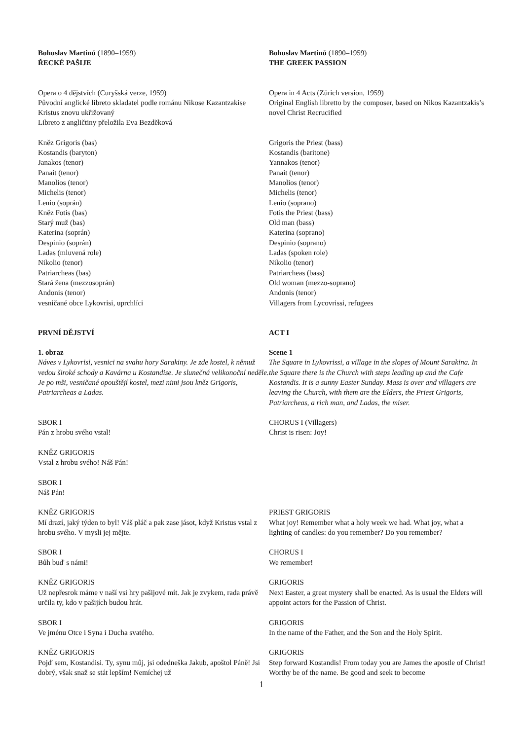Bohuslav Martinů (1890–1959)
ŘECKÉ PAŠIJE
Bohuslav Martinů (1890–1959)
THE GREEK PASSION
Opera o 4 dějstvích (Curyšská verze, 1959)
Původní anglické libreto skladatel podle románu Nikose Kazantzakise Kristus znovu ukřižovaný
Libreto z angličtiny přeložila Eva Bezděková
Opera in 4 Acts (Zürich version, 1959)
Original English libretto by the composer, based on Nikos Kazantzakis’s novel Christ Recrucified
Kněz Grigoris (bas)
Kostandis (baryton)
Janakos (tenor)
Panait (tenor)
Manolios (tenor)
Michelis (tenor)
Lenio (soprán)
Kněz Fotis (bas)
Starý muž (bas)
Katerina (soprán)
Despinio (soprán)
Ladas (mluvená role)
Nikolio (tenor)
Patriarcheas (bas)
Stará žena (mezzosoprán)
Andonis (tenor)
vesničané obce Lykovrisi, uprchlíci
Grigoris the Priest (bass)
Kostandis (baritone)
Yannakos (tenor)
Panait (tenor)
Manolios (tenor)
Michelis (tenor)
Lenio (soprano)
Fotis the Priest (bass)
Old man (bass)
Katerina (soprano)
Despinio (soprano)
Ladas (spoken role)
Nikolio (tenor)
Patriarcheas (bass)
Old woman (mezzo-soprano)
Andonis (tenor)
Villagers from Lycovrissi, refugees
PRVNÍ DĚJSTVÍ ACT I
1. obraz
Náves v Lykovrisi, vesnici na svahu hory Sarakiny. Je zde kostel, k němuž vedou široké schody a Kavárna u Kostandise. Je slunečná velikonoční neděle. Je po mši, vesničané opouštějí kostel, mezi nimi jsou kněz Grigoris, Patriarcheas a Ladas.
Scene 1
The Square in Lykovrissi, a village in the slopes of Mount Sarakina. In the Square there is the Church with steps leading up and the Cafe Kostandis. It is a sunny Easter Sunday. Mass is over and villagers are leaving the Church, with them are the Elders, the Priest Grigoris, Patriarcheas, a rich man, and Ladas, the miser.
SBOR I
Pán z hrobu svého vstal!
KNĚZ GRIGORIS
Vstal z hrobu svého! Náš Pán!
SBOR I
Náš Pán!
CHORUS I (Villagers)
Christ is risen: Joy!
KNĚZ GRIGORIS
Mí drazí, jaký týden to byl! Váš pláč a pak zase jásot, když Kristus vstal z hrobu svého. V mysli jej mějte.
SBOR I
Bůh buď s námi!
KNĚZ GRIGORIS
Už nepřesrok máme v naší vsi hry pašijové mít. Jak je zvykem, rada právě určila ty, kdo v pašijích budou hrát.
SBOR I
Ve jménu Otce i Syna i Ducha svatého.
KNĚZ GRIGORIS
Pojď sem, Kostandisi. Ty, synu můj, jsi odedneška Jakub, apoštol Páně! Jsi dobrý, však snaž se stát lepším! Nemíchej už
PRIEST GRIGORIS
What joy! Remember what a holy week we had. What joy, what a lighting of candles: do you remember? Do you remember?
CHORUS I
We remember!
GRIGORIS
Next Easter, a great mystery shall be enacted. As is usual the Elders will appoint actors for the Passion of Christ.
GRIGORIS
In the name of the Father, and the Son and the Holy Spirit.
GRIGORIS
Step forward Kostandis! From today you are James the apostle of Christ! Worthy be of the name. Be good and seek to become
1